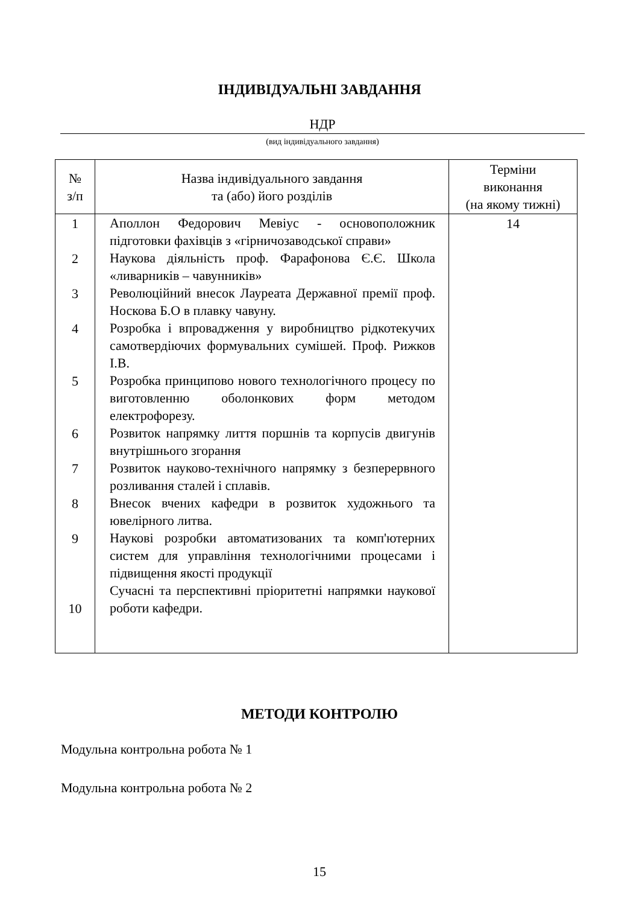ІНДИВІДУАЛЬНІ ЗАВДАННЯ
НДР
(вид індивідуального завдання)
| № з/п | Назва індивідуального завдання та (або) його розділів | Терміни виконання (на якому тижні) |
| --- | --- | --- |
| 1 2 3 4 5 6 7 8 9 10 | Аполлон Федорович Мевіус - основоположник підготовки фахівців з «гірничозаводської справи» Наукова діяльність проф. Фарафонова Є.Є. Школа «ливарників – чавунників» Революційний внесок Лауреата Державної премії проф. Носкова Б.О в плавку чавуну. Розробка і впровадження у виробництво рідкотекучих самотвердіючих формувальних сумішей. Проф. Рижков І.В. Розробка принципово нового технологічного процесу по виготовленню оболонкових форм методом електрофорезу. Розвиток напрямку лиття поршнів та корпусів двигунів внутрішнього згорання Розвиток науково-технічного напрямку з безперервного розливання сталей і сплавів. Внесок вчених кафедри в розвиток художнього та ювелірного литва. Наукові розробки автоматизованих та комп'ютерних систем для управління технологічними процесами і підвищення якості продукції Сучасні та перспективні пріоритетні напрямки наукової роботи кафедри. | 14 |
МЕТОДИ КОНТРОЛЮ
Модульна контрольна робота № 1
Модульна контрольна робота № 2
15